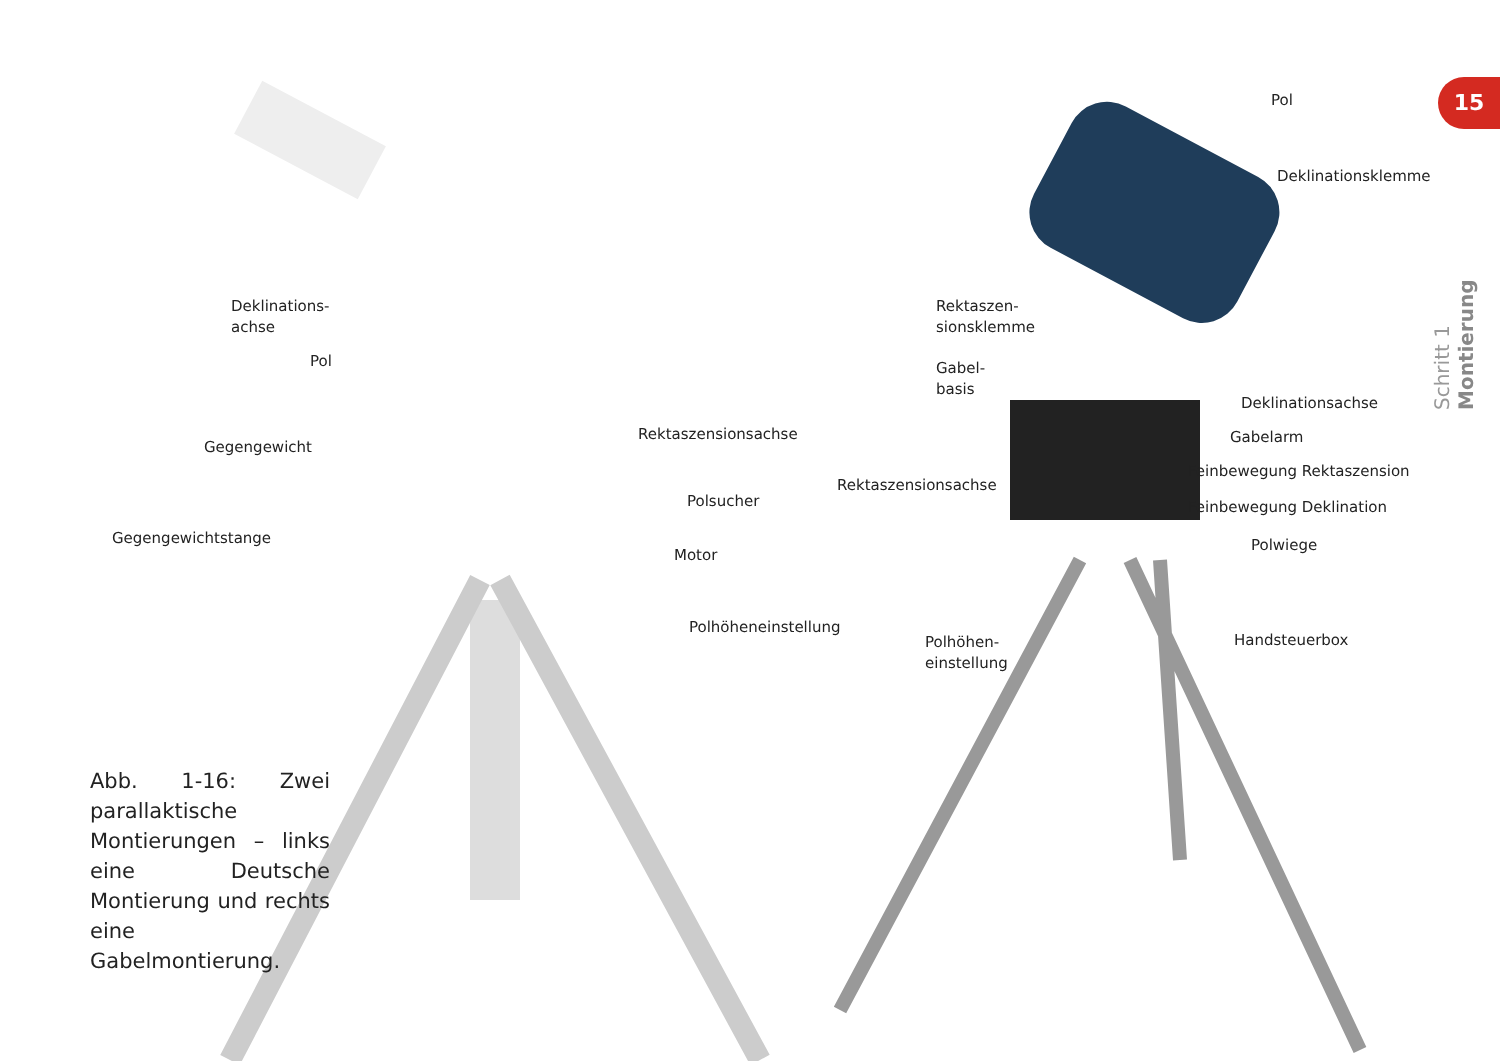Deklinations-
achse
Pol
Gegengewicht
Gegengewichtstange
Rektaszensionsachse
Polsucher
Motor
Polhöheneinstellung
Pol
Deklinationsklemme
Rektaszen-
sionsklemme
Gabel-
basis
Deklinationsachse
Gabelarm
Rektaszensionsachse
Feinbewegung Rektaszension
Feinbewegung Deklination
Polwiege
Polhöhen-
einstellung
Handsteuerbox
Abb. 1-16: Zwei parallaktische Montierungen – links eine Deutsche Montierung und rechts eine Gabelmontierung.
15
Schritt 1 Montierung